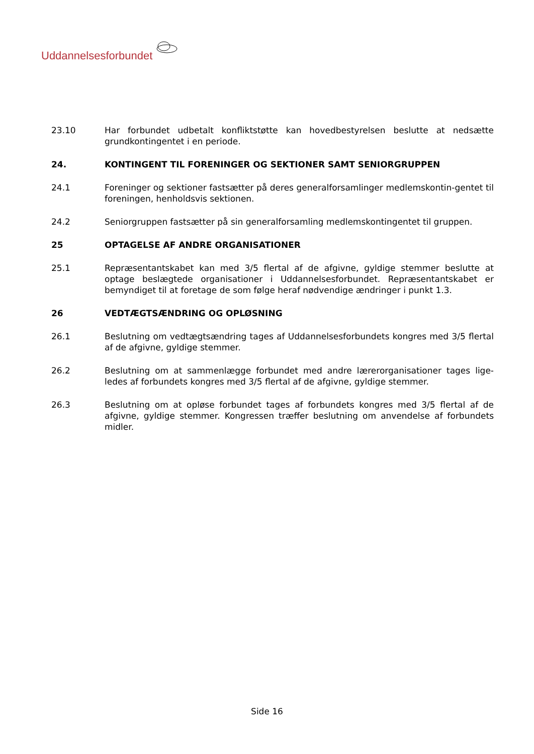Uddannelsesforbundet
23.10 Har forbundet udbetalt konfliktstøtte kan hovedbestyrelsen beslutte at nedsætte grundkontingentet i en periode.
24. KONTINGENT TIL FORENINGER OG SEKTIONER SAMT SENIORGRUPPEN
24.1 Foreninger og sektioner fastsætter på deres generalforsamlinger medlemskontin-gentet til foreningen, henholdsvis sektionen.
24.2 Seniorgruppen fastsætter på sin generalforsamling medlemskontingentet til gruppen.
25 OPTAGELSE AF ANDRE ORGANISATIONER
25.1 Repræsentantskabet kan med 3/5 flertal af de afgivne, gyldige stemmer beslutte at optage beslægtede organisationer i Uddannelsesforbundet. Repræsentantskabet er bemyndiget til at foretage de som følge heraf nødvendige ændringer i punkt 1.3.
26 VEDTÆGTSÆNDRING OG OPLØSNING
26.1 Beslutning om vedtægtsændring tages af Uddannelsesforbundets kongres med 3/5 flertal af de afgivne, gyldige stemmer.
26.2 Beslutning om at sammenlægge forbundet med andre lærerorganisationer tages lige-ledes af forbundets kongres med 3/5 flertal af de afgivne, gyldige stemmer.
26.3 Beslutning om at opløse forbundet tages af forbundets kongres med 3/5 flertal af de afgivne, gyldige stemmer. Kongressen træffer beslutning om anvendelse af forbundets midler.
Side 16